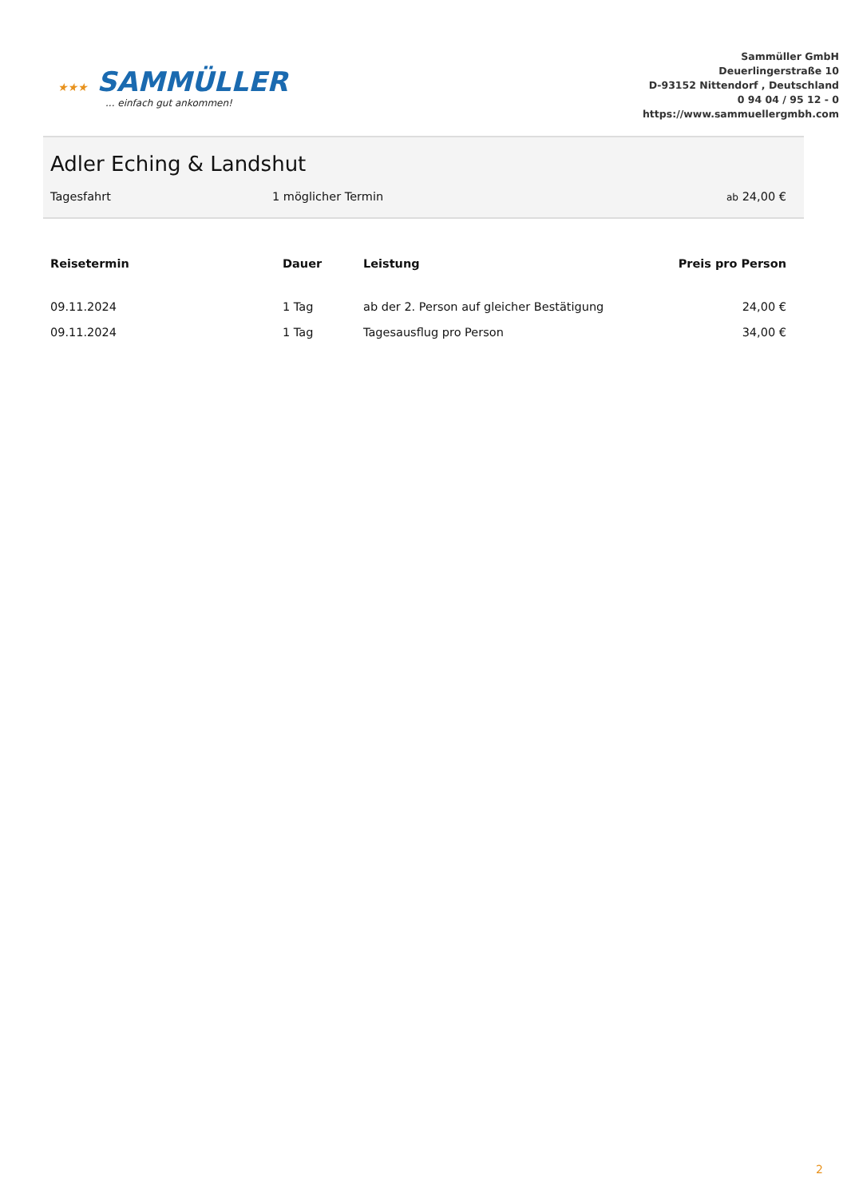★★★ SAMMÜLLER... einfach gut ankommen!
Sammüller GmbH
Deuerlingerstraße 10
D-93152 Nittendorf , Deutschland
0 94 04 / 95 12 - 0
https://www.sammuellergmbh.com
Adler Eching & Landshut
Tagesfahrt 1 möglicher Termin
ab 24,00 €
| Reisetermin | Dauer | Leistung | Preis pro Person |
| --- | --- | --- | --- |
| 09.11.2024 | 1 Tag | ab der 2. Person auf gleicher Bestätigung | 24,00 € |
| 09.11.2024 | 1 Tag | Tagesausflug pro Person | 34,00 € |
2